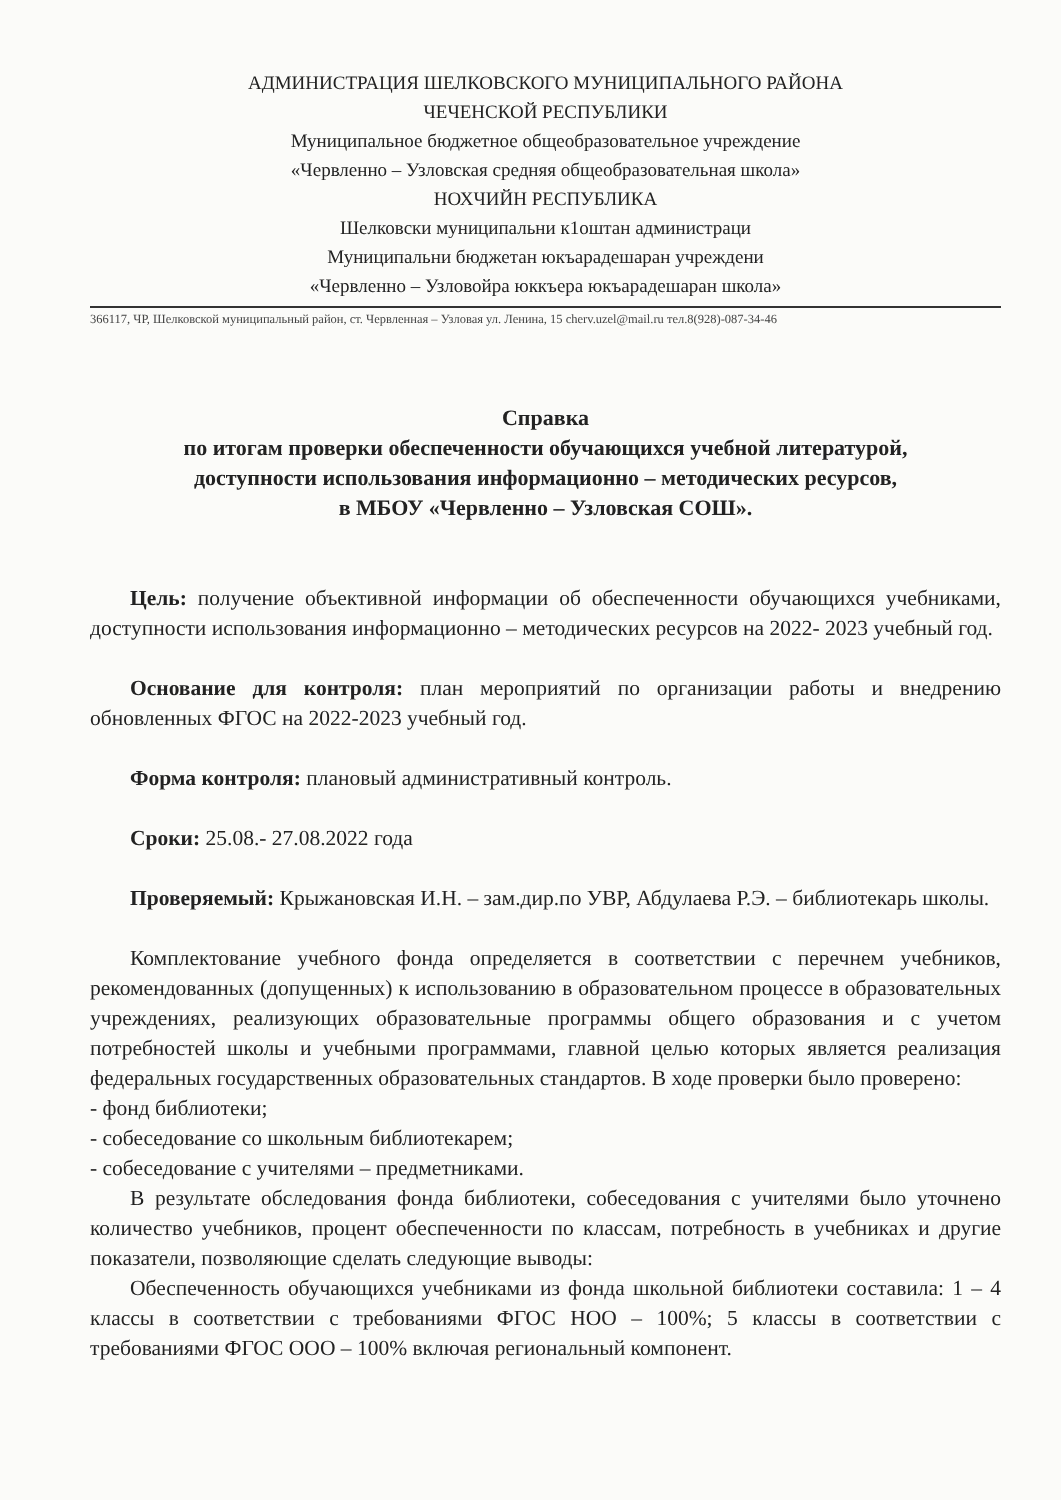АДМИНИСТРАЦИЯ ШЕЛКОВСКОГО МУНИЦИПАЛЬНОГО РАЙОНА
ЧЕЧЕНСКОЙ РЕСПУБЛИКИ
Муниципальное бюджетное общеобразовательное учреждение
«Червленно – Узловская средняя общеобразовательная школа»
НОХЧИЙН РЕСПУБЛИКА
Шелковски муниципальни к1оштан администраци
Муниципальни бюджетан юкъарадешаран учреждени
«Червленно – Узловойра юккъера юкъарадешаран школа»
366117, ЧР, Шелковской муниципальный район, ст. Червленная – Узловая ул. Ленина, 15 cherv.uzel@mail.ru тел.8(928)-087-34-46
Справка
по итогам проверки обеспеченности обучающихся учебной литературой,
доступности использования информационно – методических ресурсов,
в МБОУ «Червленно – Узловская СОШ».
Цель: получение объективной информации об обеспеченности обучающихся учебниками, доступности использования информационно – методических ресурсов на 2022- 2023 учебный год.
Основание для контроля: план мероприятий по организации работы и внедрению обновленных ФГОС на 2022-2023 учебный год.
Форма контроля: плановый административный контроль.
Сроки: 25.08.- 27.08.2022 года
Проверяемый: Крыжановская И.Н. – зам.дир.по УВР, Абдулаева Р.Э. – библиотекарь школы.
Комплектование учебного фонда определяется в соответствии с перечнем учебников, рекомендованных (допущенных) к использованию в образовательном процессе в образовательных учреждениях, реализующих образовательные программы общего образования и с учетом потребностей школы и учебными программами, главной целью которых является реализация федеральных государственных образовательных стандартов. В ходе проверки было проверено:
- фонд библиотеки;
- собеседование со школьным библиотекарем;
- собеседование с учителями – предметниками.
В результате обследования фонда библиотеки, собеседования с учителями было уточнено количество учебников, процент обеспеченности по классам, потребность в учебниках и другие показатели, позволяющие сделать следующие выводы:
Обеспеченность обучающихся учебниками из фонда школьной библиотеки составила: 1 – 4 классы в соответствии с требованиями ФГОС НОО – 100%; 5 классы в соответствии с требованиями ФГОС ООО – 100% включая региональный компонент.